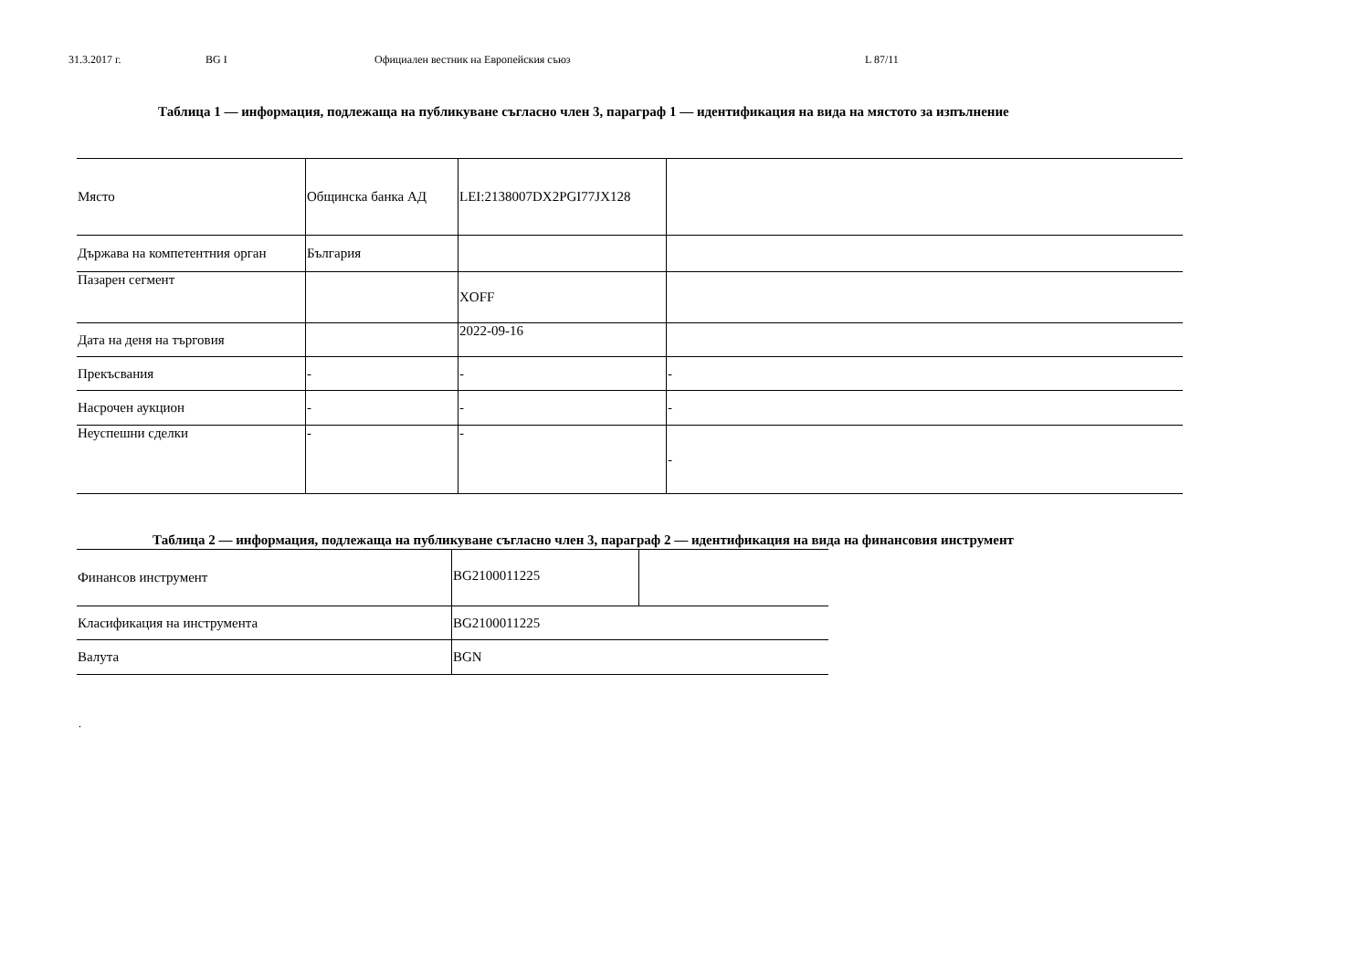31.3.2017 г. BG I Официален вестник на Европейския съюз L 87/11
Таблица 1 — информация, подлежаща на публикуване съгласно член 3, параграф 1 — идентификация на вида на мястото за изпълнение
| Място | Общинска банка АД | LEI:2138007DX2PGI77JX128 | |
| Държава на компетентния орган | България | | |
| Пазарен сегмент | | XOFF | |
| Дата на деня на търговия | | 2022-09-16 | |
| Прекъсвания | - | - | - |
| Насрочен аукцион | - | - | - |
| Неуспешни сделки | - | - | - |
Таблица 2 — информация, подлежаща на публикуване съгласно член 3, параграф 2 — идентификация на вида на финансовия инструмент
| Финансов инструмент | BG2100011225 | |
| Класификация на инструмента | BG2100011225 | |
| Валута | BGN | |
.